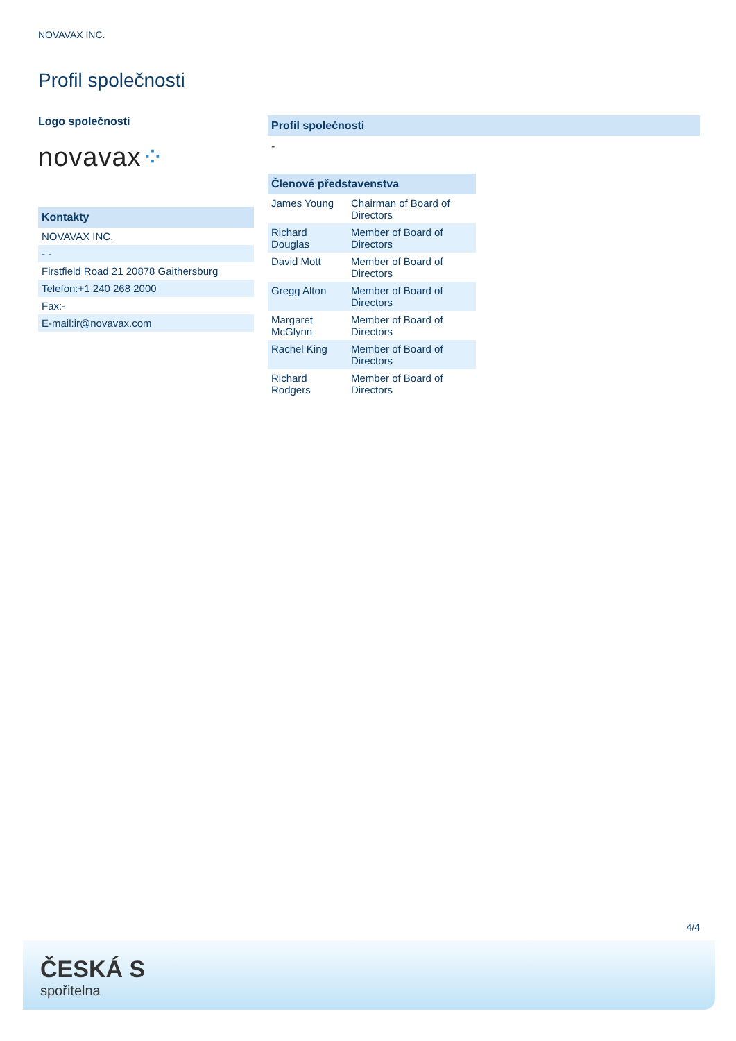NOVAVAX INC.
Profil společnosti
Logo společnosti
novavax⁘
Kontakty
| NOVAVAX INC. |
| - - |
| Firstfield Road 21 20878 Gaithersburg |
| Telefon:+1 240 268 2000 |
| Fax:- |
| E-mail:ir@novavax.com |
Profil společnosti
-
| Členové představenstva | |
| --- | --- |
| James Young | Chairman of Board of Directors |
| Richard Douglas | Member of Board of Directors |
| David Mott | Member of Board of Directors |
| Gregg Alton | Member of Board of Directors |
| Margaret McGlynn | Member of Board of Directors |
| Rachel King | Member of Board of Directors |
| Richard Rodgers | Member of Board of Directors |
4/4
ČESKÁ S
spořitelna